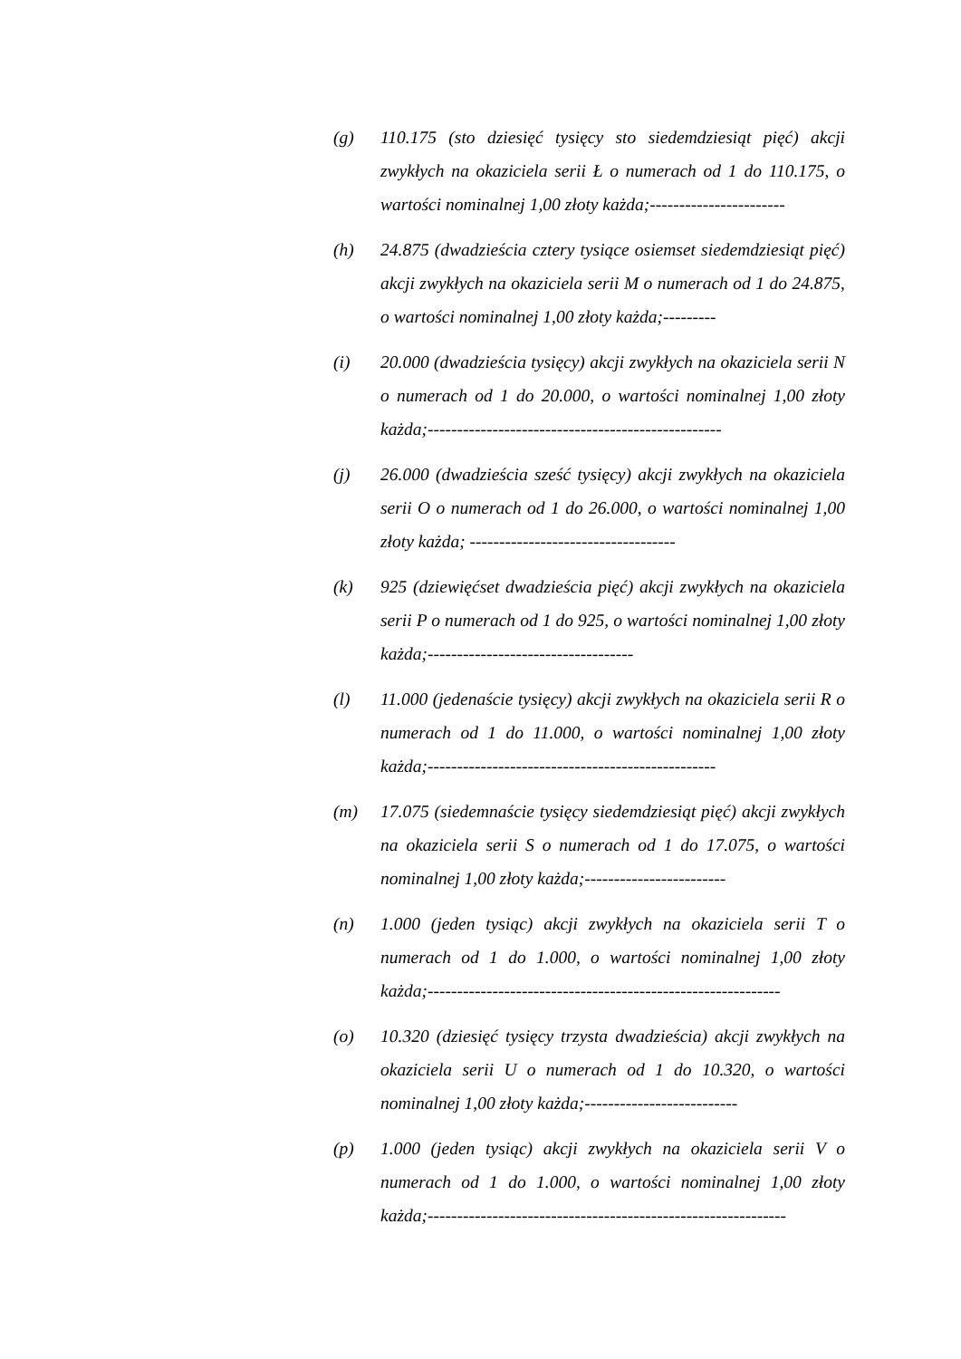(g) 110.175 (sto dziesięć tysięcy sto siedemdziesiąt pięć) akcji zwykłych na okaziciela serii Ł o numerach od 1 do 110.175, o wartości nominalnej 1,00 złoty każda;-----------------------
(h) 24.875 (dwadzieścia cztery tysiące osiemset siedemdziesiąt pięć) akcji zwykłych na okaziciela serii M o numerach od 1 do 24.875, o wartości nominalnej 1,00 złoty każda;---------
(i) 20.000 (dwadzieścia tysięcy) akcji zwykłych na okaziciela serii N o numerach od 1 do 20.000, o wartości nominalnej 1,00 złoty każda;--------------------------------------------------
(j) 26.000 (dwadzieścia sześć tysięcy) akcji zwykłych na okaziciela serii O o numerach od 1 do 26.000, o wartości nominalnej 1,00 złoty każda; -----------------------------------
(k) 925 (dziewięćset dwadzieścia pięć) akcji zwykłych na okaziciela serii P o numerach od 1 do 925, o wartości nominalnej 1,00 złoty każda;-----------------------------------
(l) 11.000 (jedenaście tysięcy) akcji zwykłych na okaziciela serii R o numerach od 1 do 11.000, o wartości nominalnej 1,00 złoty każda;-------------------------------------------------
(m) 17.075 (siedemnaście tysięcy siedemdziesiąt pięć) akcji zwykłych na okaziciela serii S o numerach od 1 do 17.075, o wartości nominalnej 1,00 złoty każda;------------------------
(n) 1.000 (jeden tysiąc) akcji zwykłych na okaziciela serii T o numerach od 1 do 1.000, o wartości nominalnej 1,00 złoty każda;------------------------------------------------------------
(o) 10.320 (dziesięć tysięcy trzysta dwadzieścia) akcji zwykłych na okaziciela serii U o numerach od 1 do 10.320, o wartości nominalnej 1,00 złoty każda;--------------------------
(p) 1.000 (jeden tysiąc) akcji zwykłych na okaziciela serii V o numerach od 1 do 1.000, o wartości nominalnej 1,00 złoty każda;-------------------------------------------------------------